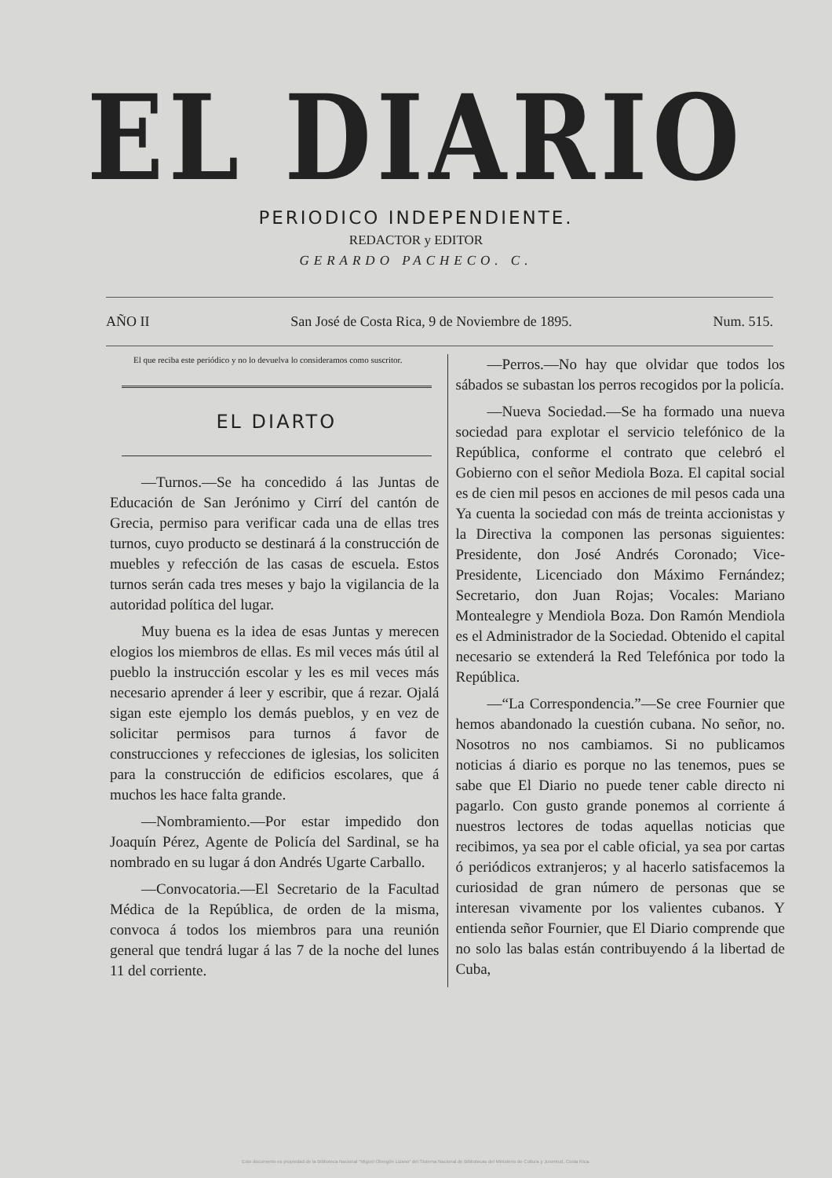EL DIARIO
PERIODICO INDEPENDIENTE.
REDACTOR y EDITOR
GERARDO PACHECO. C.
AÑO II San José de Costa Rica, 9 de Noviembre de 1895. Num. 515.
El que reciba este periódico y no lo devuelva lo consideramos como suscritor.
EL DIARTO
—Turnos.—Se ha concedido á las Juntas de Educación de San Jerónimo y Cirrí del cantón de Grecia, permiso para verificar cada una de ellas tres turnos, cuyo producto se destinará á la construcción de muebles y refección de las casas de escuela. Estos turnos serán cada tres meses y bajo la vigilancia de la autoridad política del lugar.
Muy buena es la idea de esas Juntas y merecen elogios los miembros de ellas. Es mil veces más útil al pueblo la instrucción escolar y les es mil veces más necesario aprender á leer y escribir, que á rezar. Ojalá sigan este ejemplo los demás pueblos, y en vez de solicitar permisos para turnos á favor de construcciones y refecciones de iglesias, los soliciten para la construcción de edificios escolares, que á muchos les hace falta grande.
—Nombramiento.—Por estar impedido don Joaquín Pérez, Agente de Policía del Sardinal, se ha nombrado en su lugar á don Andrés Ugarte Carballo.
—Convocatoria.—El Secretario de la Facultad Médica de la República, de orden de la misma, convoca á todos los miembros para una reunión general que tendrá lugar á las 7 de la noche del lunes 11 del corriente.
—Perros.—No hay que olvidar que todos los sábados se subastan los perros recogidos por la policía.
—Nueva Sociedad.—Se ha formado una nueva sociedad para explotar el servicio telefónico de la República, conforme el contrato que celebró el Gobierno con el señor Mediola Boza. El capital social es de cien mil pesos en acciones de mil pesos cada una Ya cuenta la sociedad con más de treinta accionistas y la Directiva la componen las personas siguientes: Presidente, don José Andrés Coronado; Vice-Presidente, Licenciado don Máximo Fernández; Secretario, don Juan Rojas; Vocales: Mariano Montealegre y Mendiola Boza. Don Ramón Mendiola es el Administrador de la Sociedad. Obtenido el capital necesario se extenderá la Red Telefónica por todo la República.
—“La Correspondencia.”—Se cree Fournier que hemos abandonado la cuestión cubana. No señor, no. Nosotros no nos cambiamos. Si no publicamos noticias á diario es porque no las tenemos, pues se sabe que El Diario no puede tener cable directo ni pagarlo. Con gusto grande ponemos al corriente á nuestros lectores de todas aquellas noticias que recibimos, ya sea por el cable oficial, ya sea por cartas ó periódicos extranjeros; y al hacerlo satisfacemos la curiosidad de gran número de personas que se interesan vivamente por los valientes cubanos. Y entienda señor Fournier, que El Diario comprende que no solo las balas están contribuyendo á la libertad de Cuba,
Este documento es propiedad de la Biblioteca Nacional "Miguel Obregón Lizano" del Sistema Nacional de Bibliotecas del Ministerio de Cultura y Juventud, Costa Rica.